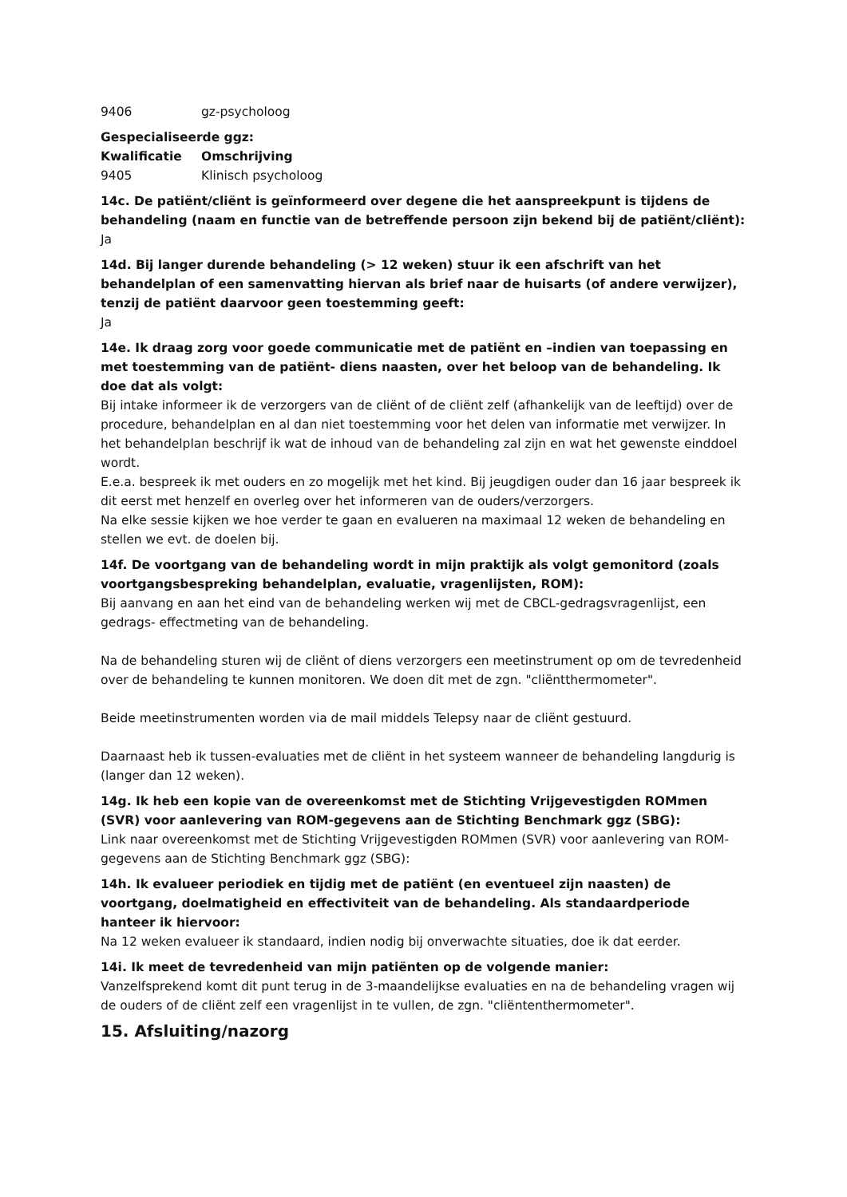| 9406 | gz-psycholoog |
Gespecialiseerde ggz:
| Kwalificatie | Omschrijving |
| --- | --- |
| 9405 | Klinisch psycholoog |
14c. De patiënt/cliënt is geïnformeerd over degene die het aanspreekpunt is tijdens de behandeling (naam en functie van de betreffende persoon zijn bekend bij de patiënt/cliënt):
Ja
14d. Bij langer durende behandeling (> 12 weken) stuur ik een afschrift van het behandelplan of een samenvatting hiervan als brief naar de huisarts (of andere verwijzer), tenzij de patiënt daarvoor geen toestemming geeft:
Ja
14e. Ik draag zorg voor goede communicatie met de patiënt en –indien van toepassing en met toestemming van de patiënt- diens naasten, over het beloop van de behandeling. Ik doe dat als volgt:
Bij intake informeer ik de verzorgers van de cliënt of de cliënt zelf (afhankelijk van de leeftijd) over de procedure, behandelplan en al dan niet toestemming voor het delen van informatie met verwijzer. In het behandelplan beschrijf ik wat de inhoud van de behandeling zal zijn en wat het gewenste einddoel wordt.
E.e.a. bespreek ik met ouders en zo mogelijk met het kind. Bij jeugdigen ouder dan 16 jaar bespreek ik dit eerst met henzelf en overleg over het informeren van de ouders/verzorgers.
Na elke sessie kijken we hoe verder te gaan en evalueren na maximaal 12 weken de behandeling en stellen we evt. de doelen bij.
14f. De voortgang van de behandeling wordt in mijn praktijk als volgt gemonitord (zoals voortgangsbespreking behandelplan, evaluatie, vragenlijsten, ROM):
Bij aanvang en aan het eind van de behandeling werken wij met de CBCL-gedragsvragenlijst, een gedrags- effectmeting van de behandeling.
Na de behandeling sturen wij de cliënt of diens verzorgers een meetinstrument op om de tevredenheid over de behandeling te kunnen monitoren. We doen dit met de zgn. "cliëntthermometer".
Beide meetinstrumenten worden via de mail middels Telepsy naar de cliënt gestuurd.
Daarnaast heb ik tussen-evaluaties met de cliënt in het systeem wanneer de behandeling langdurig is (langer dan 12 weken).
14g. Ik heb een kopie van de overeenkomst met de Stichting Vrijgevestigden ROMmen (SVR) voor aanlevering van ROM-gegevens aan de Stichting Benchmark ggz (SBG):
Link naar overeenkomst met de Stichting Vrijgevestigden ROMmen (SVR) voor aanlevering van ROM-gegevens aan de Stichting Benchmark ggz (SBG):
14h. Ik evalueer periodiek en tijdig met de patiënt (en eventueel zijn naasten) de voortgang, doelmatigheid en effectiviteit van de behandeling. Als standaardperiode hanteer ik hiervoor:
Na 12 weken evalueer ik standaard, indien nodig bij onverwachte situaties, doe ik dat eerder.
14i. Ik meet de tevredenheid van mijn patiënten op de volgende manier:
Vanzelfsprekend komt dit punt terug in de 3-maandelijkse evaluaties en na de behandeling vragen wij de ouders of de cliënt zelf een vragenlijst in te vullen, de zgn. "cliëntenthermometer".
15. Afsluiting/nazorg